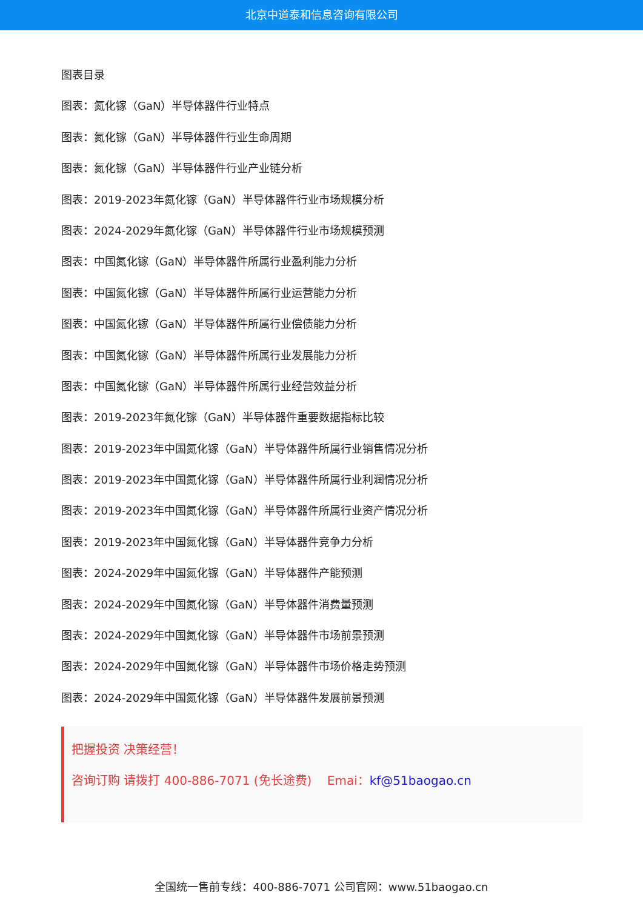北京中道泰和信息咨询有限公司
图表目录
图表：氮化镓（GaN）半导体器件行业特点
图表：氮化镓（GaN）半导体器件行业生命周期
图表：氮化镓（GaN）半导体器件行业产业链分析
图表：2019-2023年氮化镓（GaN）半导体器件行业市场规模分析
图表：2024-2029年氮化镓（GaN）半导体器件行业市场规模预测
图表：中国氮化镓（GaN）半导体器件所属行业盈利能力分析
图表：中国氮化镓（GaN）半导体器件所属行业运营能力分析
图表：中国氮化镓（GaN）半导体器件所属行业偿债能力分析
图表：中国氮化镓（GaN）半导体器件所属行业发展能力分析
图表：中国氮化镓（GaN）半导体器件所属行业经营效益分析
图表：2019-2023年氮化镓（GaN）半导体器件重要数据指标比较
图表：2019-2023年中国氮化镓（GaN）半导体器件所属行业销售情况分析
图表：2019-2023年中国氮化镓（GaN）半导体器件所属行业利润情况分析
图表：2019-2023年中国氮化镓（GaN）半导体器件所属行业资产情况分析
图表：2019-2023年中国氮化镓（GaN）半导体器件竞争力分析
图表：2024-2029年中国氮化镓（GaN）半导体器件产能预测
图表：2024-2029年中国氮化镓（GaN）半导体器件消费量预测
图表：2024-2029年中国氮化镓（GaN）半导体器件市场前景预测
图表：2024-2029年中国氮化镓（GaN）半导体器件市场价格走势预测
图表：2024-2029年中国氮化镓（GaN）半导体器件发展前景预测
把握投资 决策经营！
咨询订购 请拨打 400-886-7071 (免长途费) Emai：kf@51baogao.cn
全国统一售前专线：400-886-7071 公司官网：www.51baogao.cn